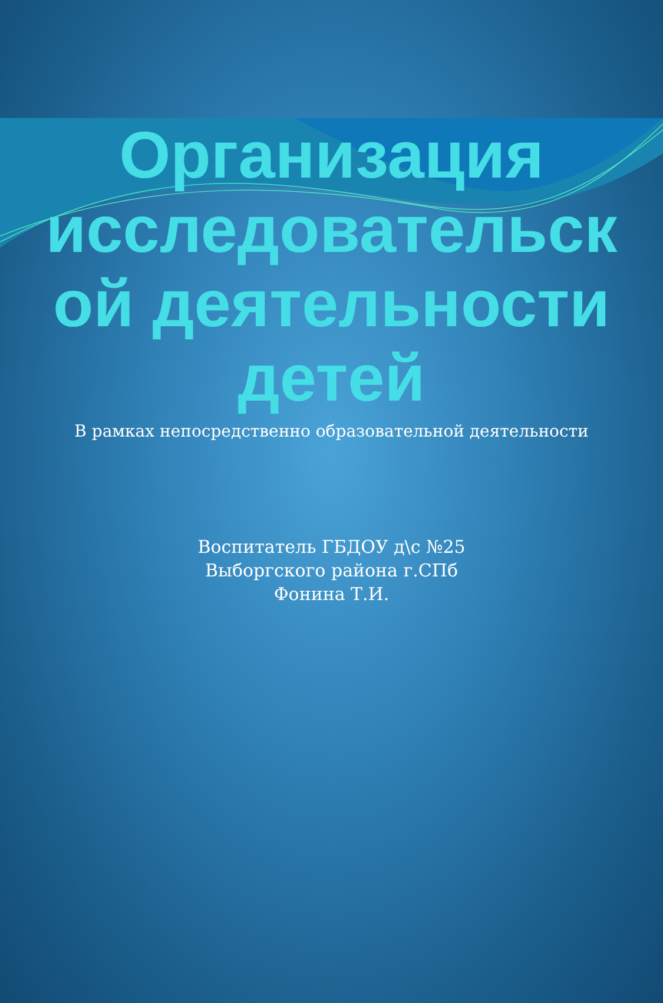Организация исследовательск ой деятельности детей
В рамках непосредственно образовательной деятельности
Воспитатель ГБДОУ д\с №25
Выборгского района г.СПб
Фонина Т.И.